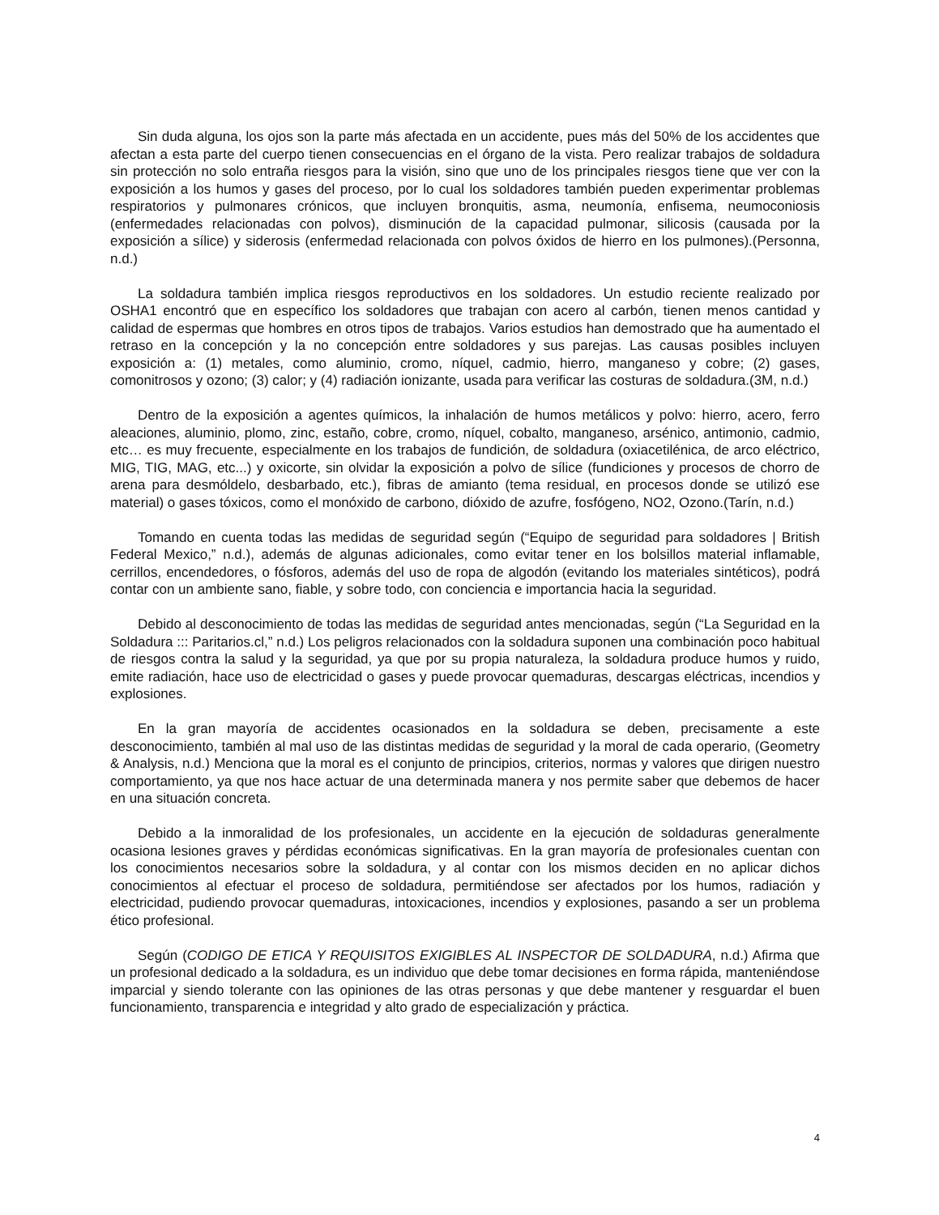Sin duda alguna, los ojos son la parte más afectada en un accidente, pues más del 50% de los accidentes que afectan a esta parte del cuerpo tienen consecuencias en el órgano de la vista. Pero realizar trabajos de soldadura sin protección no solo entraña riesgos para la visión, sino que uno de los principales riesgos tiene que ver con la exposición a los humos y gases del proceso, por lo cual los soldadores también pueden experimentar problemas respiratorios y pulmonares crónicos, que incluyen bronquitis, asma, neumonía, enfisema, neumoconiosis (enfermedades relacionadas con polvos), disminución de la capacidad pulmonar, silicosis (causada por la exposición a sílice) y siderosis (enfermedad relacionada con polvos óxidos de hierro en los pulmones).(Personna, n.d.)
La soldadura también implica riesgos reproductivos en los soldadores. Un estudio reciente realizado por OSHA1 encontró que en específico los soldadores que trabajan con acero al carbón, tienen menos cantidad y calidad de espermas que hombres en otros tipos de trabajos. Varios estudios han demostrado que ha aumentado el retraso en la concepción y la no concepción entre soldadores y sus parejas. Las causas posibles incluyen exposición a: (1) metales, como aluminio, cromo, níquel, cadmio, hierro, manganeso y cobre; (2) gases, comonitrosos y ozono; (3) calor; y (4) radiación ionizante, usada para verificar las costuras de soldadura.(3M, n.d.)
Dentro de la exposición a agentes químicos, la inhalación de humos metálicos y polvo: hierro, acero, ferro aleaciones, aluminio, plomo, zinc, estaño, cobre, cromo, níquel, cobalto, manganeso, arsénico, antimonio, cadmio, etc… es muy frecuente, especialmente en los trabajos de fundición, de soldadura (oxiacetilénica, de arco eléctrico, MIG, TIG, MAG, etc...) y oxicorte, sin olvidar la exposición a polvo de sílice (fundiciones y procesos de chorro de arena para desmóldelo, desbarbado, etc.), fibras de amianto (tema residual, en procesos donde se utilizó ese material) o gases tóxicos, como el monóxido de carbono, dióxido de azufre, fosfógeno, NO2, Ozono.(Tarín, n.d.)
Tomando en cuenta todas las medidas de seguridad según (“Equipo de seguridad para soldadores | British Federal Mexico,” n.d.), además de algunas adicionales, como evitar tener en los bolsillos material inflamable, cerrillos, encendedores, o fósforos, además del uso de ropa de algodón (evitando los materiales sintéticos), podrá contar con un ambiente sano, fiable, y sobre todo, con conciencia e importancia hacia la seguridad.
Debido al desconocimiento de todas las medidas de seguridad antes mencionadas, según (“La Seguridad en la Soldadura ::: Paritarios.cl,” n.d.) Los peligros relacionados con la soldadura suponen una combinación poco habitual de riesgos contra la salud y la seguridad, ya que por su propia naturaleza, la soldadura produce humos y ruido, emite radiación, hace uso de electricidad o gases y puede provocar quemaduras, descargas eléctricas, incendios y explosiones.
En la gran mayoría de accidentes ocasionados en la soldadura se deben, precisamente a este desconocimiento, también al mal uso de las distintas medidas de seguridad y la moral de cada operario, (Geometry & Analysis, n.d.) Menciona que la moral es el conjunto de principios, criterios, normas y valores que dirigen nuestro comportamiento, ya que nos hace actuar de una determinada manera y nos permite saber que debemos de hacer en una situación concreta.
Debido a la inmoralidad de los profesionales, un accidente en la ejecución de soldaduras generalmente ocasiona lesiones graves y pérdidas económicas significativas. En la gran mayoría de profesionales cuentan con los conocimientos necesarios sobre la soldadura, y al contar con los mismos deciden en no aplicar dichos conocimientos al efectuar el proceso de soldadura, permitiéndose ser afectados por los humos, radiación y electricidad, pudiendo provocar quemaduras, intoxicaciones, incendios y explosiones, pasando a ser un problema ético profesional.
Según (CODIGO DE ETICA Y REQUISITOS EXIGIBLES AL INSPECTOR DE SOLDADURA, n.d.) Afirma que un profesional dedicado a la soldadura, es un individuo que debe tomar decisiones en forma rápida, manteniéndose imparcial y siendo tolerante con las opiniones de las otras personas y que debe mantener y resguardar el buen funcionamiento, transparencia e integridad y alto grado de especialización y práctica.
4